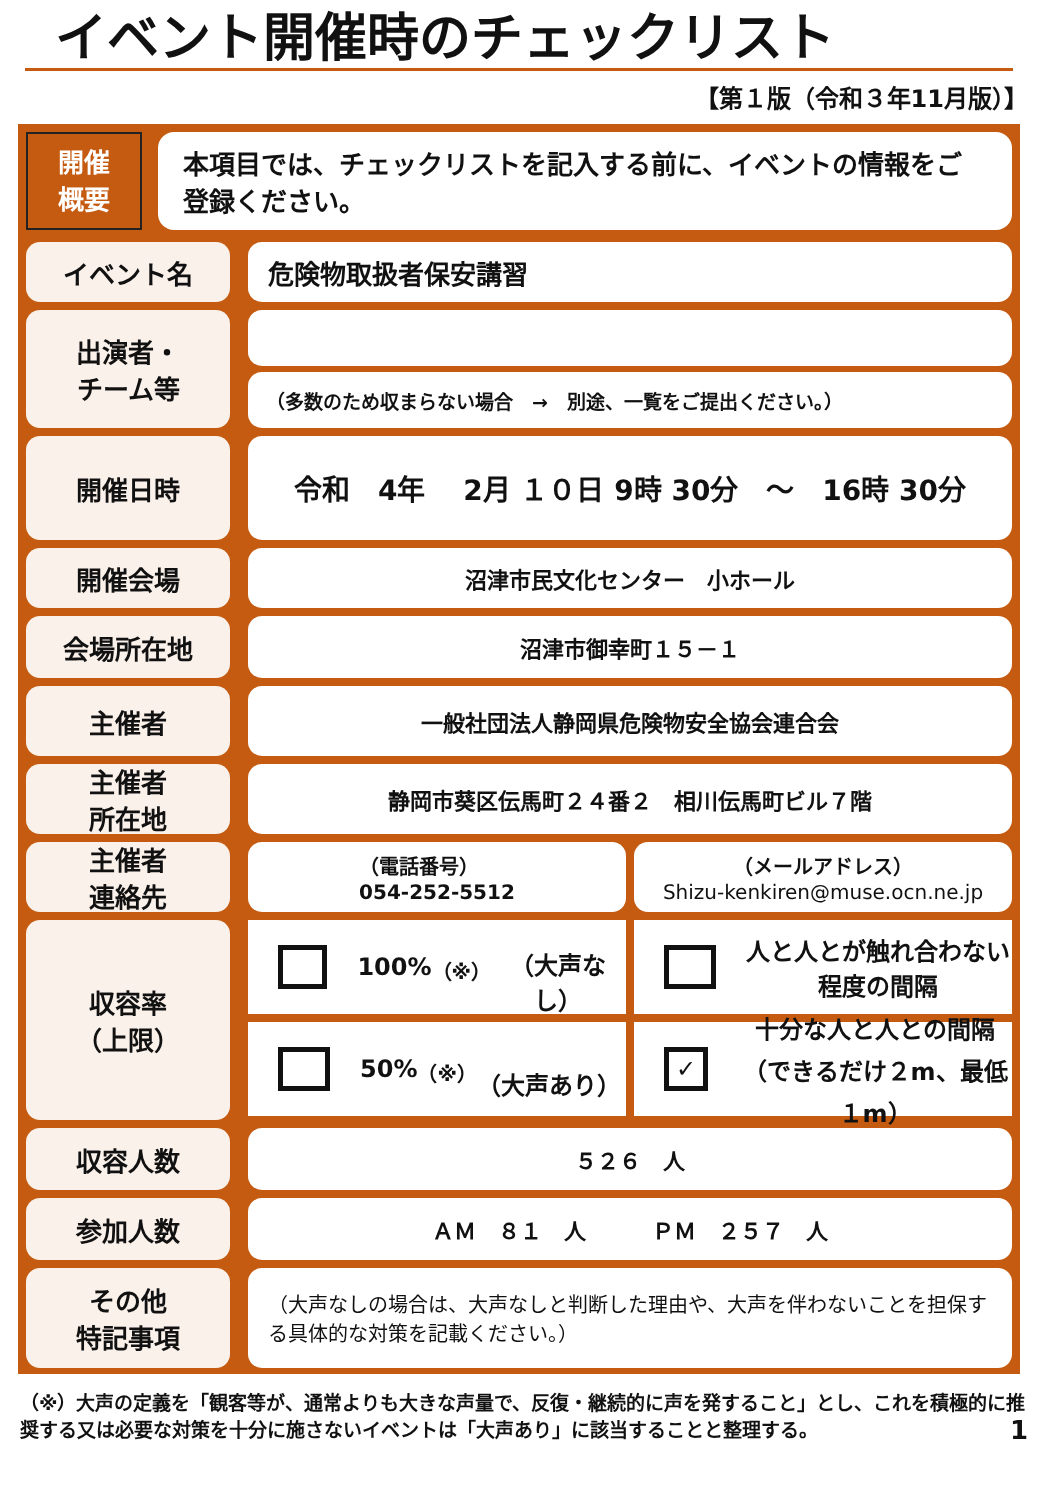イベント開催時のチェックリスト
【第１版（令和３年11月版）】
開催
概要
本項目では、チェックリストを記入する前に、イベントの情報をご登録ください。
イベント名 危険物取扱者保安講習
出演者・
チーム等
（多数のため収まらない場合　→　別途、一覧をご提出ください。）
開催日時 令和　4年　 2月 １０日 9時 30分　～　16時 30分
開催会場
沼津市民文化センター　小ホール
会場所在地
沼津市御幸町１５－１
主催者
一般社団法人静岡県危険物安全協会連合会
主催者
所在地
静岡市葵区伝馬町２４番２　相川伝馬町ビル７階
主催者
連絡先
（電話番号）
054-252-5512
（メールアドレス）
Shizu-kenkiren@muse.ocn.ne.jp
収容率
（上限）
100%<sup>（※）</sup>
（大声なし）
人と人とが触れ合わない
程度の間隔
50%<sup>（※）</sup>
（大声あり）
✓ 十分な人と人との間隔
（できるだけ２m、最低１m）
収容人数
５２６　人
参加人数
ＡＭ　８１　人　　　ＰＭ　２５７　人
その他
特記事項
（大声なしの場合は、大声なしと判断した理由や、大声を伴わないことを担保する具体的な対策を記載ください。）
（※）大声の定義を「観客等が、通常よりも大きな声量で、反復・継続的に声を発すること」とし、これを積極的に推奨する又は必要な対策を十分に施さないイベントは「大声あり」に該当することと整理する。 1